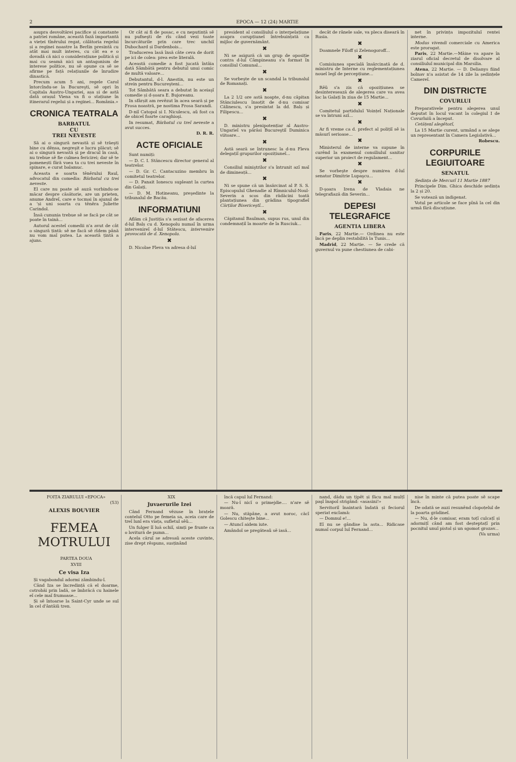2 EPOCA — 12 (24) MARTIE
asupra desvoltărei pacifice și constante a patriei române, această fază importantă a vieței tînĕrului regat, călătoria regelui și a reginei noastre la Berlin presintă cu atât mai mult interes, cu cât ea e o dovadă că nici o considerațiune politică și mai cu seamă nici un antagonism de interese politice, nu sĕ opune ca sĕ se afirme pe față relațiunile de înrudire dinastică.
Precum acum 5 ani, regele Carol întorcîndu-se la Bucureşti, sĕ opri în Capitala Austro-Ungariei, așa și de astă dată orașul Viena va fi o stațiune în itinerarul regelui și a reginei... România.»
CRONICA TEATRALA
BARBATUL
CU
TREI NEVESTE
Să ai o singură nevastă și sĕ trăeşti bine cu dênsa, negreşit e lucru plăcut; sĕ ai o singură nevastă și pe dracul în casă, nu trebue sĕ fie culmea fericirei; dar sĕ te pomenești fără voea ta cu trei neveste în spinare, e curat balamuc.
Aceasta e soarta tênĕrului Raul, advocatul din comedia: Bărbatul cu trei neveste.
El care nu poate sĕ auză vorbindu-se măcar despre căsătorie, are un prieten, anume Andreĭ, care e tocmai în ajunul de a 'și uni soarta cu tênĕra Juliette Carindol.
Însă cununia trebue sĕ se facă pe cât se poate în taină...
Autorul acesteĭ comedii n'a avut de cât o singură țintă: sĕ ne facă sĕ rîdem până nu vom maĭ putea. La această țintă a ajuns.
Or cât ai fi de posac, e cu neputință sĕ nu pufneşti de rîs când vezi toate încurcăturile prin care trec unchiĭ Dubochard și Dardenbois...
Traducerea lasă însă câte ceva de dorit pe ici de colea: prea este literală.
Această comedie a fost jucată întâia dată Sâmbătă pentru debutul unui comic de multă valoare...
Debutantul, d-l. Anestin, nu este un strein pentru Bucureşteni...
Tot Sâmbătă seara a debutat în aceiaşĭ comedie și d-șoara E. Bujoreanu.
In sfârșit am revĕzut în acea seară și pe Frosa noastră, pe nostima Frosa Sarandi.
D-niĭ Catopol și I. Niculescu, aŭ fost ca de obiceĭ foarte caraghioşi.
In resumat, Bărbatul cu treĭ neveste a avut succes.
D. R. R.
ACTE OFICIALE
Sunt numiți:
— D. C. I. Stăncescu director general al teatrelor.
— D. Gr. C. Cantacuzino membru în comitetul teatrelor.
— D. Panait Ionescu supleant la curtea din Galați.
— D. M. Hotineanu, preşedinte la tribunalul de Bacău.
INFORMATIUNI
Aflăm că Justiția s'a sezisat de afacerea d-luĭ Balș cu d. Xenopolu numaĭ în urma intervenireĭ d-luĭ Stătescu, intervenire provocată de d. Xenopolu.
✖
D. Nicolae Fleva va adresa d-luĭ
president al consiliuluĭ o interpelațiune asupra corupțiuneĭ întrebuințată ca mijloc de guvernământ.
✖
Ni se asigură că un grup de oposiție contra d-luĭ Câmpineanu s'a format în consiliul Comunal...
✖
Se vorbeşte de un scandal la tribunalul de Romanați.
✖
La 2 1/2 ore astă noapte, d-nu căpitan Stănciulescu însoțit de d-nu comisar Călinescu, s'a presintat la dd. Balș și Filipescu...
✖
D. ministru plenipotențiar al Austro-Ungarieĭ va părăsi Bucureştiĭ Duminica viitoare...
✖
Astă seară se întrunesc la d-nu Fleva delegațiĭ grupurilor opozițiuneĭ...
✖
Consiliul miniştrilor s'a întrunit azĭ maĭ de dimineață...
✖
Ni se spune că un însărcinat al P. S. S. Episcopuluĭ Ghenadie al Rîmniculuĭ-Noul-Severin a scos din rădăcini toată plantațiunea din grădina tipografieĭ Cărților Bisericeştĭ...
✖
Căpitanul Baulman, supus rus, unul din condemnațiĭ la moarte de la Rusciuk...
decât de rânele sale, va pleca diseară în Rusia.
✖
Doamnele Filoff și Zelenogoroff...
✖
Comisiunea specială însărcinată de d. ministru de Interne cu reglementațiunea noueĭ legĭ de percepțiune...
✖
Rĕŭ s'a zis că opozițiunea se desinteresează de alegerea care va avea loc la Galați în ziua de 15 Martie...
✖
Comitetul partiduluĭ Voințeĭ Naționale se va întruni azĭ...
✖
Ar fi vreme ca d. prefect al polițiĭ sĕ ia măsurĭ serioase...
✖
Ministerul de interne va supune în curênd la examenul consiliuluĭ sanitar superior un proiect de regulament...
✖
Se vorbeşte despre numirea d-luĭ senator Dimitrie Lupaşcu...
✖
D-şoara Irena de Vladaia ne telegrafiază din Severin...
DEPESI TELEGRAFICE
AGENTIA LIBERA
Paris, 22 Martie.— Ordinea nu este încă pe deplin restabilită la Tunis...
Madrid, 22 Martie. — Se crede că guvernul va pune chestiunea de cabi-
net în privința impozituluĭ rentei interne.
Modus vivendi comerciale cu America este prorogat.
Paris, 22 Martie.—Mâine va apare în ziarul oficial decretul de disolvare al consiliuluĭ municipal din Marsilia.
Atena, 22 Martie. — D. Delianys fiind bolnav n'a asistat de 14 zile la ședințele Camereĭ.
DIN DISTRICTE
COVURLUI
Preparativele pentru alegerea unuĭ deputat în locul vacant la colegiul I de Covurluiŭ a început.
Cetățenĭ alegĕtorĭ,
La 15 Martie curent, urmând a se alege un representant în Camera Legislativă...
Robescu.
CORPURILE LEGIUITOARE
SENATUL
Ședința de Mercurĭ 11 Martie 1887
Principele Dim. Ghica deschide ședința la 2 și 20.
Se votează un indigenat.
Votul pe articole se face pînă la cel din urmă fără discuțiune.
FOIȚA ZIARULUI «EPOCA»
(53)
ALEXIS BOUVIER
FEMEA MOTRULUI
PARTEA DOUA
XVIII
Ce visa Iza
Și vagabondul adormi zâmbindu-ĭ.
Când Iza se încredință că el doarme, cotrobăi prin ladă, se îmbrăcă cu hainele eĭ cele maĭ frumoase...
Și sĕ întoarse la Saint-Cyr unde se suĭ în cel d'ântâiŭ tren.
XIX
Juvaerurile Izei
Când Fernand vĕzuse în brațele conteluĭ Otto pe femeia sa, aceia care de treĭ lunĭ era viața, sufletul sĕŭ...
Un fulger îĭ luă ochiĭ, simți pe frunte ca o lovitură de pumn...
Acela căruĭ se adresaŭ aceste cuvinte, zise drept rĕspuns, susținând
încă capul luĭ Fernand:
— Nu-ĭ nicĭ o primejdie.... n'are sĕ moară.
— Nu, stăpâne, a avut noroc, căcĭ Golescu chiteşte bine...
— Atuncĭ aidem iute.
Amândoĭ se pregăteaŭ sĕ iasă...
nand, dădu un țipĕt și făcu maĭ mulțĭ paşĭ înapoĭ strigând: «asasini!»
Servitoriĭ înaintară îndată și feciorul speriat exclamă:
— Domnul e!...
Eĭ nu se gândise la asta... Ridicase numaĭ corpul luĭ Fernand...
nise în minte că putea poate sĕ scape încă.
De odată se auzi resunênd clopoțelul de la poarta grădineĭ.
— Nu, d-le comisar, eram toțĭ culcațĭ și adormițĭ când am fost deșteptațĭ prin pocnitul unuĭ pistol și un sgomot grozav...
(Va urma)